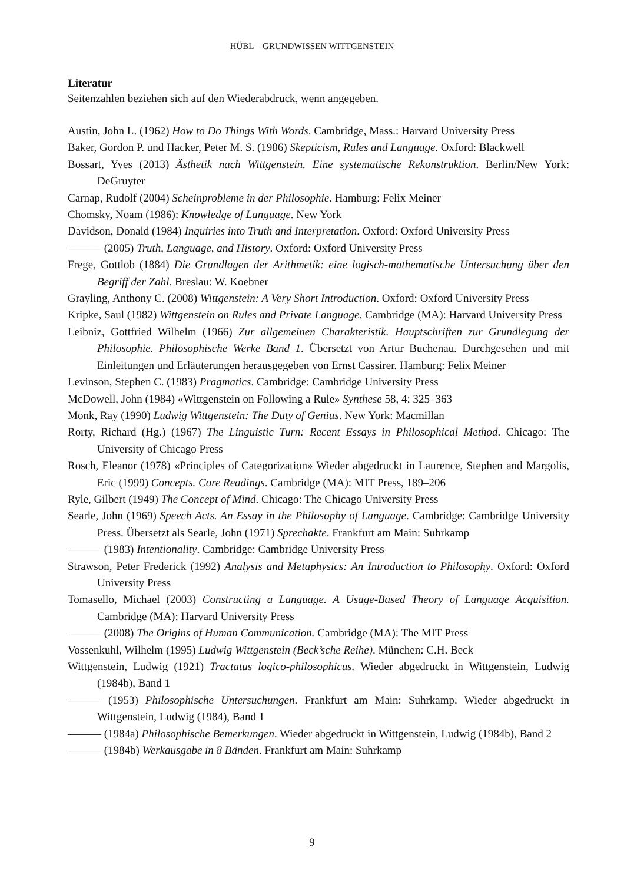HÜBL – GRUNDWISSEN WITTGENSTEIN
Literatur
Seitenzahlen beziehen sich auf den Wiederabdruck, wenn angegeben.
Austin, John L. (1962) How to Do Things With Words. Cambridge, Mass.: Harvard University Press
Baker, Gordon P. und Hacker, Peter M. S. (1986) Skepticism, Rules and Language. Oxford: Blackwell
Bossart, Yves (2013) Ästhetik nach Wittgenstein. Eine systematische Rekonstruktion. Berlin/New York: DeGruyter
Carnap, Rudolf (2004) Scheinprobleme in der Philosophie. Hamburg: Felix Meiner
Chomsky, Noam (1986): Knowledge of Language. New York
Davidson, Donald (1984) Inquiries into Truth and Interpretation. Oxford: Oxford University Press
——— (2005) Truth, Language, and History. Oxford: Oxford University Press
Frege, Gottlob (1884) Die Grundlagen der Arithmetik: eine logisch-mathematische Untersuchung über den Begriff der Zahl. Breslau: W. Koebner
Grayling, Anthony C. (2008) Wittgenstein: A Very Short Introduction. Oxford: Oxford University Press
Kripke, Saul (1982) Wittgenstein on Rules and Private Language. Cambridge (MA): Harvard University Press
Leibniz, Gottfried Wilhelm (1966) Zur allgemeinen Charakteristik. Hauptschriften zur Grundlegung der Philosophie. Philosophische Werke Band 1. Übersetzt von Artur Buchenau. Durchgesehen und mit Einleitungen und Erläuterungen herausgegeben von Ernst Cassirer. Hamburg: Felix Meiner
Levinson, Stephen C. (1983) Pragmatics. Cambridge: Cambridge University Press
McDowell, John (1984) «Wittgenstein on Following a Rule» Synthese 58, 4: 325–363
Monk, Ray (1990) Ludwig Wittgenstein: The Duty of Genius. New York: Macmillan
Rorty, Richard (Hg.) (1967) The Linguistic Turn: Recent Essays in Philosophical Method. Chicago: The University of Chicago Press
Rosch, Eleanor (1978) «Principles of Categorization» Wieder abgedruckt in Laurence, Stephen and Margolis, Eric (1999) Concepts. Core Readings. Cambridge (MA): MIT Press, 189–206
Ryle, Gilbert (1949) The Concept of Mind. Chicago: The Chicago University Press
Searle, John (1969) Speech Acts. An Essay in the Philosophy of Language. Cambridge: Cambridge University Press. Übersetzt als Searle, John (1971) Sprechakte. Frankfurt am Main: Suhrkamp
——— (1983) Intentionality. Cambridge: Cambridge University Press
Strawson, Peter Frederick (1992) Analysis and Metaphysics: An Introduction to Philosophy. Oxford: Oxford University Press
Tomasello, Michael (2003) Constructing a Language. A Usage-Based Theory of Language Acquisition. Cambridge (MA): Harvard University Press
——— (2008) The Origins of Human Communication. Cambridge (MA): The MIT Press
Vossenkuhl, Wilhelm (1995) Ludwig Wittgenstein (Beck’sche Reihe). München: C.H. Beck
Wittgenstein, Ludwig (1921) Tractatus logico-philosophicus. Wieder abgedruckt in Wittgenstein, Ludwig (1984b), Band 1
——— (1953) Philosophische Untersuchungen. Frankfurt am Main: Suhrkamp. Wieder abgedruckt in Wittgenstein, Ludwig (1984), Band 1
——— (1984a) Philosophische Bemerkungen. Wieder abgedruckt in Wittgenstein, Ludwig (1984b), Band 2
——— (1984b) Werkausgabe in 8 Bänden. Frankfurt am Main: Suhrkamp
9